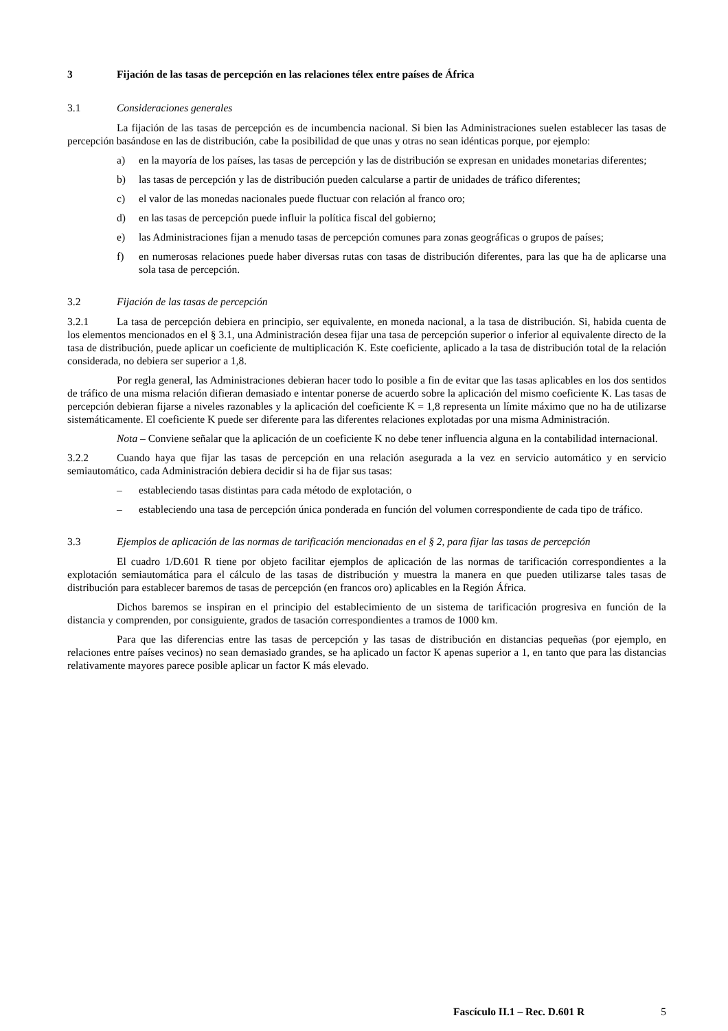3 Fijación de las tasas de percepción en las relaciones télex entre países de África
3.1 Consideraciones generales
La fijación de las tasas de percepción es de incumbencia nacional. Si bien las Administraciones suelen establecer las tasas de percepción basándose en las de distribución, cabe la posibilidad de que unas y otras no sean idénticas porque, por ejemplo:
a) en la mayoría de los países, las tasas de percepción y las de distribución se expresan en unidades monetarias diferentes;
b) las tasas de percepción y las de distribución pueden calcularse a partir de unidades de tráfico diferentes;
c) el valor de las monedas nacionales puede fluctuar con relación al franco oro;
d) en las tasas de percepción puede influir la política fiscal del gobierno;
e) las Administraciones fijan a menudo tasas de percepción comunes para zonas geográficas o grupos de países;
f) en numerosas relaciones puede haber diversas rutas con tasas de distribución diferentes, para las que ha de aplicarse una sola tasa de percepción.
3.2 Fijación de las tasas de percepción
3.2.1 La tasa de percepción debiera en principio, ser equivalente, en moneda nacional, a la tasa de distribución. Si, habida cuenta de los elementos mencionados en el § 3.1, una Administración desea fijar una tasa de percepción superior o inferior al equivalente directo de la tasa de distribución, puede aplicar un coeficiente de multiplicación K. Este coeficiente, aplicado a la tasa de distribución total de la relación considerada, no debiera ser superior a 1,8.
Por regla general, las Administraciones debieran hacer todo lo posible a fin de evitar que las tasas aplicables en los dos sentidos de tráfico de una misma relación difieran demasiado e intentar ponerse de acuerdo sobre la aplicación del mismo coeficiente K. Las tasas de percepción debieran fijarse a niveles razonables y la aplicación del coeficiente K = 1,8 representa un límite máximo que no ha de utilizarse sistemáticamente. El coeficiente K puede ser diferente para las diferentes relaciones explotadas por una misma Administración.
Nota – Conviene señalar que la aplicación de un coeficiente K no debe tener influencia alguna en la contabilidad internacional.
3.2.2 Cuando haya que fijar las tasas de percepción en una relación asegurada a la vez en servicio automático y en servicio semiautomático, cada Administración debiera decidir si ha de fijar sus tasas:
– estableciendo tasas distintas para cada método de explotación, o
– estableciendo una tasa de percepción única ponderada en función del volumen correspondiente de cada tipo de tráfico.
3.3 Ejemplos de aplicación de las normas de tarificación mencionadas en el § 2, para fijar las tasas de percepción
El cuadro 1/D.601 R tiene por objeto facilitar ejemplos de aplicación de las normas de tarificación correspondientes a la explotación semiautomática para el cálculo de las tasas de distribución y muestra la manera en que pueden utilizarse tales tasas de distribución para establecer baremos de tasas de percepción (en francos oro) aplicables en la Región África.
Dichos baremos se inspiran en el principio del establecimiento de un sistema de tarificación progresiva en función de la distancia y comprenden, por consiguiente, grados de tasación correspondientes a tramos de 1000 km.
Para que las diferencias entre las tasas de percepción y las tasas de distribución en distancias pequeñas (por ejemplo, en relaciones entre países vecinos) no sean demasiado grandes, se ha aplicado un factor K apenas superior a 1, en tanto que para las distancias relativamente mayores parece posible aplicar un factor K más elevado.
Fascículo II.1 – Rec. D.601 R 5